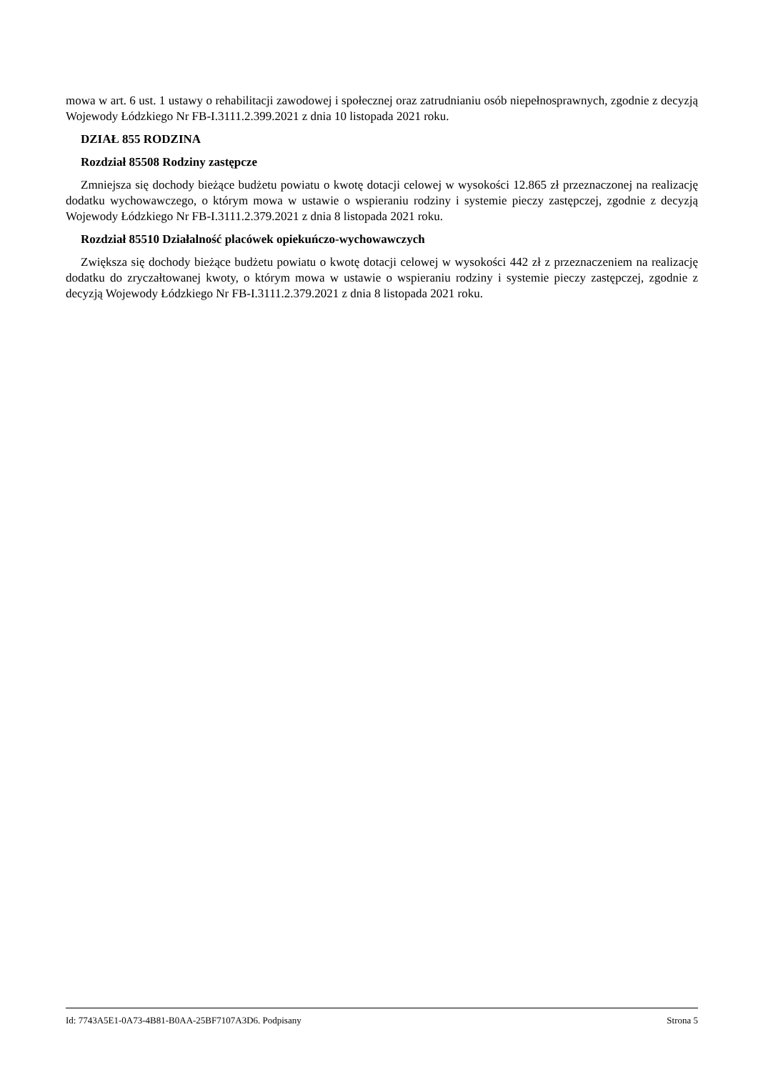mowa w art. 6 ust. 1 ustawy o rehabilitacji zawodowej i społecznej oraz zatrudnianiu osób niepełnosprawnych, zgodnie z decyzją Wojewody Łódzkiego Nr FB-I.3111.2.399.2021 z dnia 10 listopada 2021 roku.
DZIAŁ 855 RODZINA
Rozdział 85508 Rodziny zastępcze
Zmniejsza się dochody bieżące budżetu powiatu o kwotę dotacji celowej w wysokości 12.865 zł przeznaczonej na realizację dodatku wychowawczego, o którym mowa w ustawie o wspieraniu rodziny i systemie pieczy zastępczej, zgodnie z decyzją Wojewody Łódzkiego Nr FB-I.3111.2.379.2021 z dnia 8 listopada 2021 roku.
Rozdział 85510 Działalność placówek opiekuńczo-wychowawczych
Zwiększa się dochody bieżące budżetu powiatu o kwotę dotacji celowej w wysokości 442 zł z przeznaczeniem na realizację dodatku do zryczałtowanej kwoty, o którym mowa w ustawie o wspieraniu rodziny i systemie pieczy zastępczej, zgodnie z decyzją Wojewody Łódzkiego Nr FB-I.3111.2.379.2021 z dnia 8 listopada 2021 roku.
Id: 7743A5E1-0A73-4B81-B0AA-25BF7107A3D6. Podpisany Strona 5